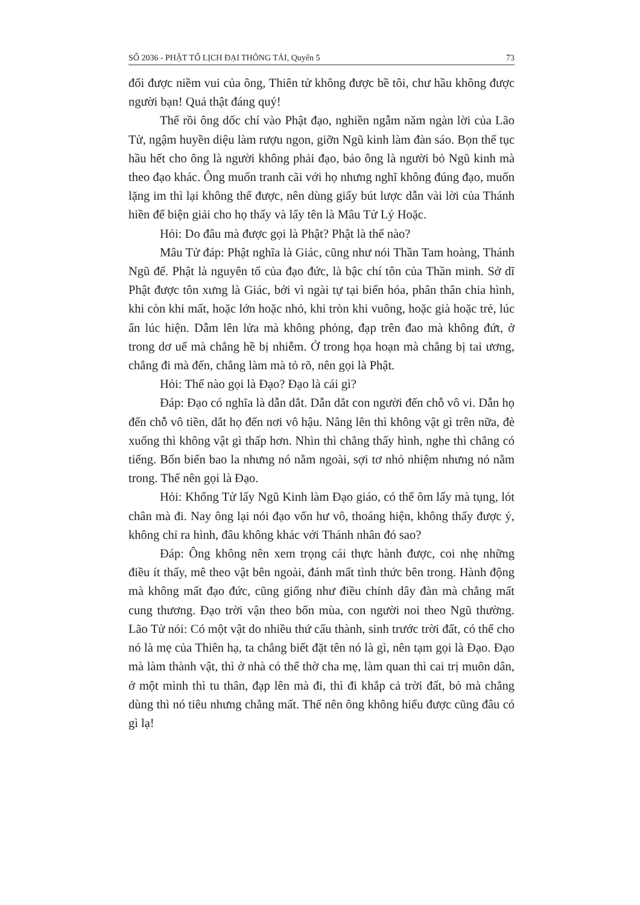SỐ 2036 - PHẬT TỐ LỊCH ĐẠI THÔNG TẢI, Quyển 5 73
đổi được niềm vui của ông, Thiên tử không được bề tôi, chư hầu không được người bạn! Quả thật đáng quý!
Thế rồi ông dốc chí vào Phật đạo, nghiền ngẫm năm ngàn lời của Lão Tử, ngậm huyền diệu làm rượu ngon, giỡn Ngũ kinh làm đàn sáo. Bọn thế tục hầu hết cho ông là người không phải đạo, bảo ông là người bỏ Ngũ kinh mà theo đạo khác. Ông muốn tranh cãi với họ nhưng nghĩ không đúng đạo, muốn lặng im thì lại không thể được, nên dùng giấy bút lược dẫn vài lời của Thánh hiền để biện giải cho họ thấy và lấy tên là Mâu Tử Lý Hoặc.
Hỏi: Do đâu mà được gọi là Phật? Phật là thế nào?
Mâu Tử đáp: Phật nghĩa là Giác, cũng như nói Thần Tam hoàng, Thánh Ngũ đế. Phật là nguyên tổ của đạo đức, là bậc chí tôn của Thần minh. Sở dĩ Phật được tôn xưng là Giác, bởi vì ngài tự tại biến hóa, phân thân chia hình, khi còn khi mất, hoặc lớn hoặc nhỏ, khi tròn khi vuông, hoặc già hoặc trẻ, lúc ẩn lúc hiện. Dẫm lên lửa mà không phỏng, đạp trên đao mà không đứt, ở trong dơ uế mà chẳng hề bị nhiễm. Ở trong họa hoạn mà chẳng bị tai ương, chẳng đi mà đến, chẳng làm mà tỏ rõ, nên gọi là Phật.
Hỏi: Thế nào gọi là Đạo? Đạo là cái gì?
Đáp: Đạo có nghĩa là dẫn dắt. Dẫn dắt con người đến chỗ vô vi. Dẫn họ đến chỗ vô tiền, dắt họ đến nơi vô hậu. Nâng lên thì không vật gì trên nữa, đè xuống thì không vật gì thấp hơn. Nhìn thì chẳng thấy hình, nghe thì chẳng có tiếng. Bốn biển bao la nhưng nó nằm ngoài, sợi tơ nhỏ nhiệm nhưng nó nằm trong. Thế nên gọi là Đạo.
Hỏi: Khổng Tử lấy Ngũ Kinh làm Đạo giáo, có thể ôm lấy mà tụng, lót chân mà đi. Nay ông lại nói đạo vốn hư vô, thoáng hiện, không thấy được ý, không chỉ ra hình, đâu không khác với Thánh nhân đó sao?
Đáp: Ông không nên xem trọng cái thực hành được, coi nhẹ những điều ít thấy, mê theo vật bên ngoài, đánh mất tình thức bên trong. Hành động mà không mất đạo đức, cũng giống như điều chỉnh dây đàn mà chẳng mất cung thương. Đạo trời vận theo bốn mùa, con người noi theo Ngũ thường. Lão Tử nói: Có một vật do nhiều thứ cấu thành, sinh trước trời đất, có thể cho nó là mẹ của Thiên hạ, ta chẳng biết đặt tên nó là gì, nên tạm gọi là Đạo. Đạo mà làm thành vật, thì ở nhà có thể thờ cha mẹ, làm quan thì cai trị muôn dân, ở một mình thì tu thân, đạp lên mà đi, thì đi khắp cả trời đất, bỏ mà chẳng dùng thì nó tiêu nhưng chẳng mất. Thế nên ông không hiểu được cũng đâu có gì lạ!